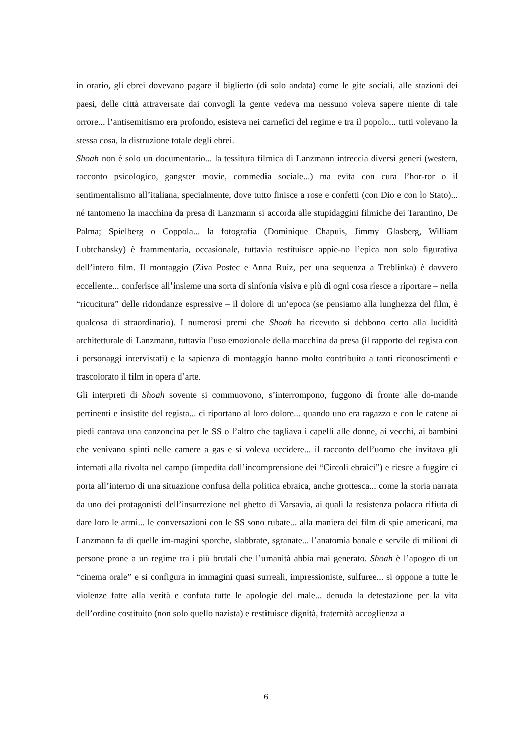in orario, gli ebrei dovevano pagare il biglietto (di solo andata) come le gite sociali, alle stazioni dei paesi, delle città attraversate dai convogli la gente vedeva ma nessuno voleva sapere niente di tale orrore... l’antisemitismo era profondo, esisteva nei carnefici del regime e tra il popolo... tutti volevano la stessa cosa, la distruzione totale degli ebrei.
Shoah non è solo un documentario... la tessitura filmica di Lanzmann intreccia diversi generi (western, racconto psicologico, gangster movie, commedia sociale...) ma evita con cura l’hor-ror o il sentimentalismo all’italiana, specialmente, dove tutto finisce a rose e confetti (con Dio e con lo Stato)... né tantomeno la macchina da presa di Lanzmann si accorda alle stupidaggini filmiche dei Tarantino, De Palma; Spielberg o Coppola... la fotografia (Dominique Chapuis, Jimmy Glasberg, William Lubtchansky) è frammentaria, occasionale, tuttavia restituisce appie-no l’epica non solo figurativa dell’intero film. Il montaggio (Ziva Postec e Anna Ruiz, per una sequenza a Treblinka) è davvero eccellente... conferisce all’insieme una sorta di sinfonia visiva e più di ogni cosa riesce a riportare – nella “ricucitura” delle ridondanze espressive – il dolore di un’epoca (se pensiamo alla lunghezza del film, è qualcosa di straordinario). I numerosi premi che Shoah ha ricevuto si debbono certo alla lucidità architetturale di Lanzmann, tuttavia l’uso emozionale della macchina da presa (il rapporto del regista con i personaggi intervistati) e la sapienza di montaggio hanno molto contribuito a tanti riconoscimenti e trascolorato il film in opera d’arte.
Gli interpreti di Shoah sovente si commuovono, s’interrompono, fuggono di fronte alle do-mande pertinenti e insistite del regista... ci riportano al loro dolore... quando uno era ragazzo e con le catene ai piedi cantava una canzoncina per le SS o l’altro che tagliava i capelli alle donne, ai vecchi, ai bambini che venivano spinti nelle camere a gas e si voleva uccidere... il racconto dell’uomo che invitava gli internati alla rivolta nel campo (impedita dall’incomprensione dei “Circoli ebraici”) e riesce a fuggire ci porta all’interno di una situazione confusa della politica ebraica, anche grottesca... come la storia narrata da uno dei protagonisti dell’insurrezione nel ghetto di Varsavia, ai quali la resistenza polacca rifiuta di dare loro le armi... le conversazioni con le SS sono rubate... alla maniera dei film di spie americani, ma Lanzmann fa di quelle im-magini sporche, slabbrate, sgranate... l’anatomia banale e servile di milioni di persone prone a un regime tra i più brutali che l’umanità abbia mai generato. Shoah è l’apogeo di un “cinema orale” e si configura in immagini quasi surreali, impressioniste, sulfuree... si oppone a tutte le violenze fatte alla verità e confuta tutte le apologie del male... denuda la detestazione per la vita dell’ordine costituito (non solo quello nazista) e restituisce dignità, fraternità accoglienza a
6